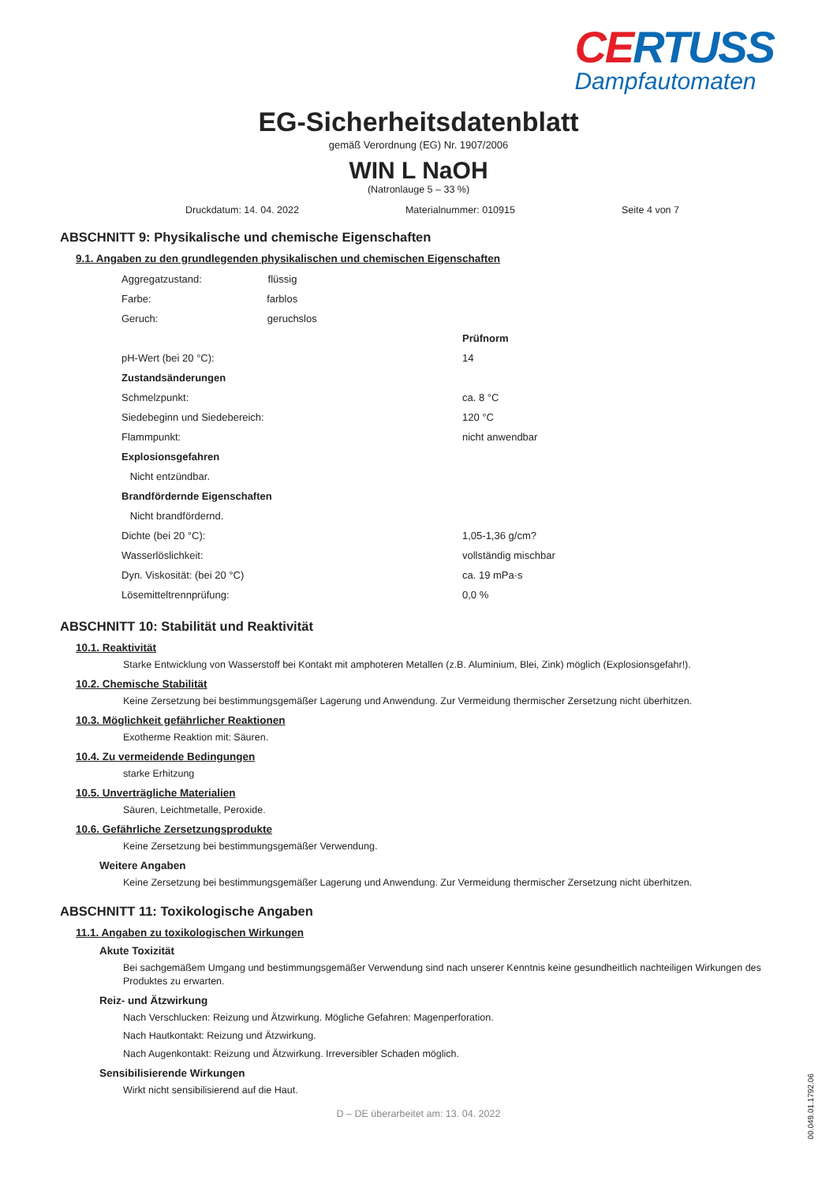CERTUSS
Dampfautomaten
EG-Sicherheitsdatenblatt
gemäß Verordnung (EG) Nr. 1907/2006
WIN L NaOH
(Natronlauge 5 – 33 %)
Druckdatum: 14. 04. 2022 Materialnummer: 010915 Seite 4 von 7
ABSCHNITT 9: Physikalische und chemische Eigenschaften
9.1. Angaben zu den grundlegenden physikalischen und chemischen Eigenschaften
| Aggregatzustand: flüssig | |
| Farbe: farblos | |
| Geruch: geruchslos | |
| | Prüfnorm |
| pH-Wert (bei 20 °C): | 14 |
| Zustandsänderungen | |
| Schmelzpunkt: | ca. 8 °C |
| Siedebeginn und Siedebereich: | 120 °C |
| Flammpunkt: | nicht anwendbar |
| Explosionsgefahren | |
| Nicht entzündbar. | |
| Brandfördernde Eigenschaften | |
| Nicht brandfördernd. | |
| Dichte (bei 20 °C): | 1,05-1,36 g/cm? |
| Wasserlöslichkeit: | vollständig mischbar |
| Dyn. Viskosität: (bei 20 °C) | ca. 19 mPa·s |
| Lösemitteltrennprüfung: | 0,0 % |
ABSCHNITT 10: Stabilität und Reaktivität
10.1. Reaktivität
Starke Entwicklung von Wasserstoff bei Kontakt mit amphoteren Metallen (z.B. Aluminium, Blei, Zink) möglich (Explosionsgefahr!).
10.2. Chemische Stabilität
Keine Zersetzung bei bestimmungsgemäßer Lagerung und Anwendung. Zur Vermeidung thermischer Zersetzung nicht überhitzen.
10.3. Möglichkeit gefährlicher Reaktionen
Exotherme Reaktion mit: Säuren.
10.4. Zu vermeidende Bedingungen
starke Erhitzung
10.5. Unverträgliche Materialien
Säuren, Leichtmetalle, Peroxide.
10.6. Gefährliche Zersetzungsprodukte
Keine Zersetzung bei bestimmungsgemäßer Verwendung.
Weitere Angaben
Keine Zersetzung bei bestimmungsgemäßer Lagerung und Anwendung. Zur Vermeidung thermischer Zersetzung nicht überhitzen.
ABSCHNITT 11: Toxikologische Angaben
11.1. Angaben zu toxikologischen Wirkungen
Akute Toxizität
Bei sachgemäßem Umgang und bestimmungsgemäßer Verwendung sind nach unserer Kenntnis keine gesundheitlich nachteiligen Wirkungen des Produktes zu erwarten.
Reiz- und Ätzwirkung
Nach Verschlucken: Reizung und Ätzwirkung. Mögliche Gefahren: Magenperforation.
Nach Hautkontakt: Reizung und Ätzwirkung.
Nach Augenkontakt: Reizung und Ätzwirkung. Irreversibler Schaden möglich.
Sensibilisierende Wirkungen
Wirkt nicht sensibilisierend auf die Haut.
D – DE überarbeitet am: 13. 04. 2022
00.049.01.1792.06